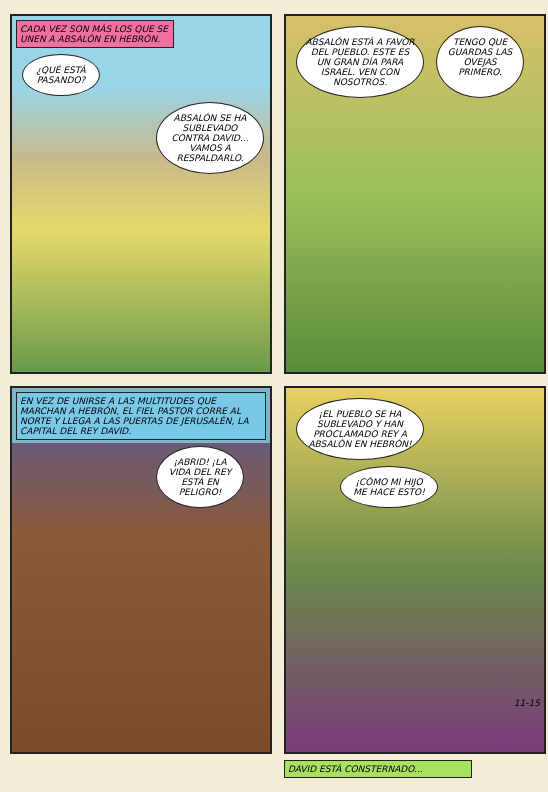CADA VEZ SON MÁS LOS QUE SE UNEN A ABSALÓN EN HEBRÓN.
¿QUÉ ESTÁ PASANDO?
ABSALÓN SE HA SUBLEVADO CONTRA DAVID... VAMOS A RESPALDARLO.
ABSALÓN ESTÁ A FAVOR DEL PUEBLO. ESTE ES UN GRAN DÍA PARA ISRAEL. VEN CON NOSOTROS.
TENGO QUE GUARDAS LAS OVEJAS PRIMERO.
EN VEZ DE UNIRSE A LAS MULTITUDES QUE MARCHAN A HEBRÓN, EL FIEL PASTOR CORRE AL NORTE Y LLEGA A LAS PUERTAS DE JERUSALÉN, LA CAPITAL DEL REY DAVID.
¡ABRID! ¡LA VIDA DEL REY ESTÁ EN PELIGRO!
¡EL PUEBLO SE HA SUBLEVADO Y HAN PROCLAMADO REY A ABSALÓN EN HEBRÓN!
¡CÓMO MI HIJO ME HACE ESTO!
11-15
DAVID ESTÁ CONSTERNADO...